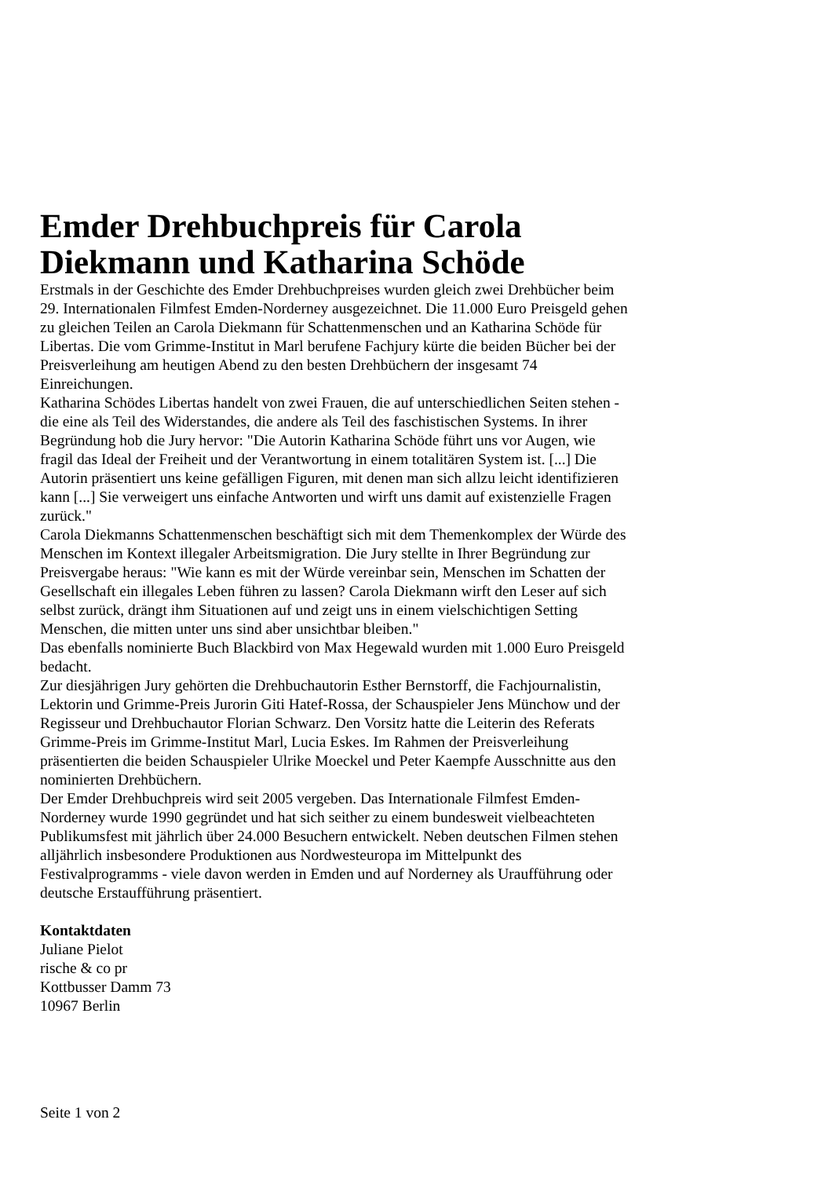Emder Drehbuchpreis für Carola Diekmann und Katharina Schöde
Erstmals in der Geschichte des Emder Drehbuchpreises wurden gleich zwei Drehbücher beim 29. Internationalen Filmfest Emden-Norderney ausgezeichnet. Die 11.000 Euro Preisgeld gehen zu gleichen Teilen an Carola Diekmann für Schattenmenschen und an Katharina Schöde für Libertas. Die vom Grimme-Institut in Marl berufene Fachjury kürte die beiden Bücher bei der Preisverleihung am heutigen Abend zu den besten Drehbüchern der insgesamt 74 Einreichungen.
Katharina Schödes Libertas handelt von zwei Frauen, die auf unterschiedlichen Seiten stehen - die eine als Teil des Widerstandes, die andere als Teil des faschistischen Systems. In ihrer Begründung hob die Jury hervor: "Die Autorin Katharina Schöde führt uns vor Augen, wie fragil das Ideal der Freiheit und der Verantwortung in einem totalitären System ist. [...] Die Autorin präsentiert uns keine gefälligen Figuren, mit denen man sich allzu leicht identifizieren kann [...] Sie verweigert uns einfache Antworten und wirft uns damit auf existenzielle Fragen zurück."
Carola Diekmanns Schattenmenschen beschäftigt sich mit dem Themenkomplex der Würde des Menschen im Kontext illegaler Arbeitsmigration. Die Jury stellte in Ihrer Begründung zur Preisvergabe heraus: "Wie kann es mit der Würde vereinbar sein, Menschen im Schatten der Gesellschaft ein illegales Leben führen zu lassen? Carola Diekmann wirft den Leser auf sich selbst zurück, drängt ihm Situationen auf und zeigt uns in einem vielschichtigen Setting Menschen, die mitten unter uns sind aber unsichtbar bleiben."
Das ebenfalls nominierte Buch Blackbird von Max Hegewald wurden mit 1.000 Euro Preisgeld bedacht.
Zur diesjährigen Jury gehörten die Drehbuchautorin Esther Bernstorff, die Fachjournalistin, Lektorin und Grimme-Preis Jurorin Giti Hatef-Rossa, der Schauspieler Jens Münchow und der Regisseur und Drehbuchautor Florian Schwarz. Den Vorsitz hatte die Leiterin des Referats Grimme-Preis im Grimme-Institut Marl, Lucia Eskes. Im Rahmen der Preisverleihung präsentierten die beiden Schauspieler Ulrike Moeckel und Peter Kaempfe Ausschnitte aus den nominierten Drehbüchern.
Der Emder Drehbuchpreis wird seit 2005 vergeben. Das Internationale Filmfest Emden-Norderney wurde 1990 gegründet und hat sich seither zu einem bundesweit vielbeachteten Publikumsfest mit jährlich über 24.000 Besuchern entwickelt. Neben deutschen Filmen stehen alljährlich insbesondere Produktionen aus Nordwesteuropa im Mittelpunkt des Festivalprogramms - viele davon werden in Emden und auf Norderney als Uraufführung oder deutsche Erstaufführung präsentiert.
Kontaktdaten
Juliane Pielot
rische & co pr
Kottbusser Damm 73
10967 Berlin
Seite 1 von 2